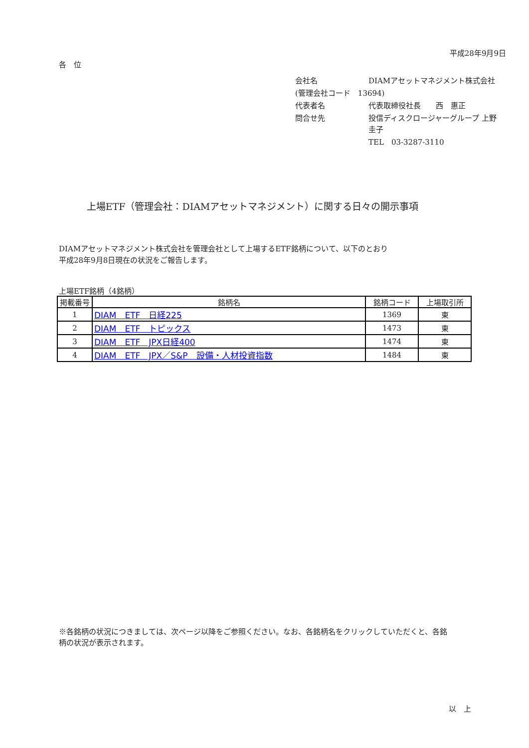平成28年9月9日
各　位
| 会社名 | DIAMアセットマネジメント株式会社 |
| (管理会社コード 13694) | |
| 代表者名 | 代表取締役社長 西 惠正 |
| 問合せ先 | 投信ディスクロージャーグループ 上野 圭子 |
| | TEL 03-3287-3110 |
上場ETF（管理会社：DIAMアセットマネジメント）に関する日々の開示事項
DIAMアセットマネジメント株式会社を管理会社として上場するETF銘柄について、以下のとおり
平成28年9月8日現在の状況をご報告します。
上場ETF銘柄（4銘柄）
| 掲載番号 | 銘柄名 | 銘柄コード | 上場取引所 |
| --- | --- | --- | --- |
| 1 | DIAM ETF 日経225 | 1369 | 東 |
| 2 | DIAM ETF トピックス | 1473 | 東 |
| 3 | DIAM ETF JPX日経400 | 1474 | 東 |
| 4 | DIAM ETF JPX／S&P 設備・人材投資指数 | 1484 | 東 |
※各銘柄の状況につきましては、次ページ以降をご参照ください。なお、各銘柄名をクリックしていただくと、各銘
柄の状況が表示されます。
以　上